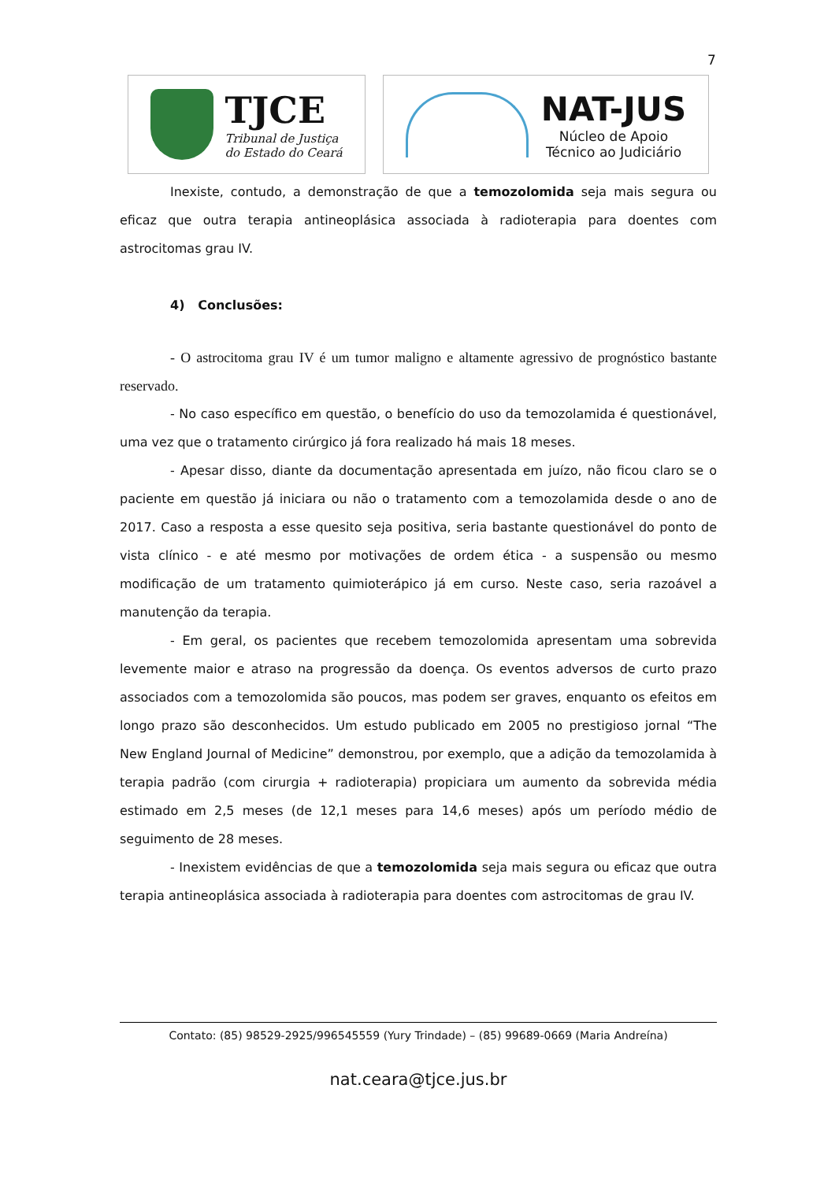7
TJCE
Tribunal de Justiça
do Estado do Ceará
NAT-JUS
Núcleo de Apoio
Técnico ao Judiciário
Inexiste, contudo, a demonstração de que a temozolomida seja mais segura ou eficaz que outra terapia antineoplásica associada à radioterapia para doentes com astrocitomas grau IV.
4) Conclusões:
- O astrocitoma grau IV é um tumor maligno e altamente agressivo de prognóstico bastante reservado.
- No caso específico em questão, o benefício do uso da temozolamida é questionável, uma vez que o tratamento cirúrgico já fora realizado há mais 18 meses.
- Apesar disso, diante da documentação apresentada em juízo, não ficou claro se o paciente em questão já iniciara ou não o tratamento com a temozolamida desde o ano de 2017. Caso a resposta a esse quesito seja positiva, seria bastante questionável do ponto de vista clínico - e até mesmo por motivações de ordem ética - a suspensão ou mesmo modificação de um tratamento quimioterápico já em curso. Neste caso, seria razoável a manutenção da terapia.
- Em geral, os pacientes que recebem temozolomida apresentam uma sobrevida levemente maior e atraso na progressão da doença. Os eventos adversos de curto prazo associados com a temozolomida são poucos, mas podem ser graves, enquanto os efeitos em longo prazo são desconhecidos. Um estudo publicado em 2005 no prestigioso jornal “The New England Journal of Medicine” demonstrou, por exemplo, que a adição da temozolamida à terapia padrão (com cirurgia + radioterapia) propiciara um aumento da sobrevida média estimado em 2,5 meses (de 12,1 meses para 14,6 meses) após um período médio de seguimento de 28 meses.
- Inexistem evidências de que a temozolomida seja mais segura ou eficaz que outra terapia antineoplásica associada à radioterapia para doentes com astrocitomas de grau IV.
Contato: (85) 98529-2925/996545559 (Yury Trindade) – (85) 99689-0669 (Maria Andreína)
nat.ceara@tjce.jus.br